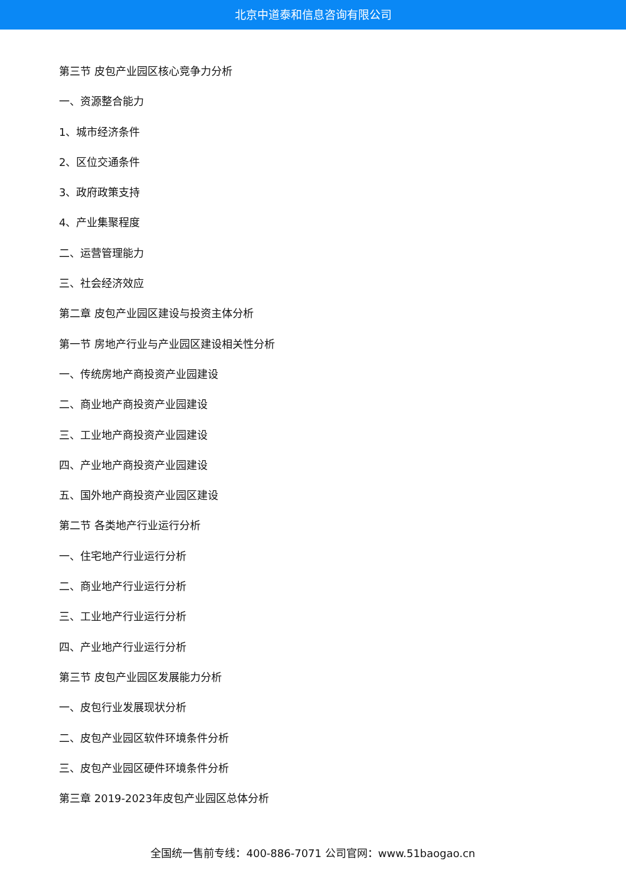北京中道泰和信息咨询有限公司
第三节 皮包产业园区核心竞争力分析
一、资源整合能力
1、城市经济条件
2、区位交通条件
3、政府政策支持
4、产业集聚程度
二、运营管理能力
三、社会经济效应
第二章 皮包产业园区建设与投资主体分析
第一节 房地产行业与产业园区建设相关性分析
一、传统房地产商投资产业园建设
二、商业地产商投资产业园建设
三、工业地产商投资产业园建设
四、产业地产商投资产业园建设
五、国外地产商投资产业园区建设
第二节 各类地产行业运行分析
一、住宅地产行业运行分析
二、商业地产行业运行分析
三、工业地产行业运行分析
四、产业地产行业运行分析
第三节 皮包产业园区发展能力分析
一、皮包行业发展现状分析
二、皮包产业园区软件环境条件分析
三、皮包产业园区硬件环境条件分析
第三章 2019-2023年皮包产业园区总体分析
全国统一售前专线：400-886-7071 公司官网：www.51baogao.cn